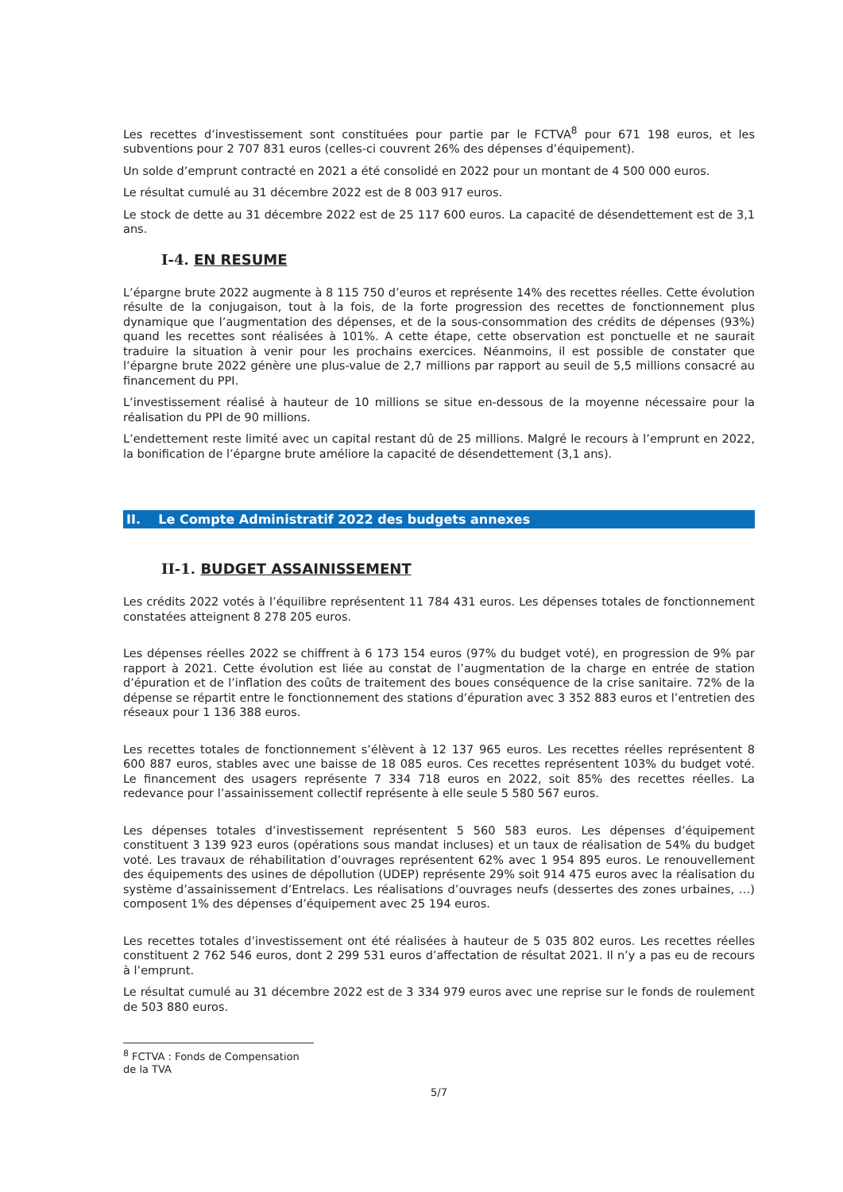Les recettes d’investissement sont constituées pour partie par le FCTVA<sup>8</sup> pour 671 198 euros, et les subventions pour 2 707 831 euros (celles-ci couvrent 26% des dépenses d’équipement).
Un solde d’emprunt contracté en 2021 a été consolidé en 2022 pour un montant de 4 500 000 euros.
Le résultat cumulé au 31 décembre 2022 est de 8 003 917 euros.
Le stock de dette au 31 décembre 2022 est de 25 117 600 euros. La capacité de désendettement est de 3,1 ans.
I-4. EN RESUME
L’épargne brute 2022 augmente à 8 115 750 d’euros et représente 14% des recettes réelles. Cette évolution résulte de la conjugaison, tout à la fois, de la forte progression des recettes de fonctionnement plus dynamique que l’augmentation des dépenses, et de la sous-consommation des crédits de dépenses (93%) quand les recettes sont réalisées à 101%. A cette étape, cette observation est ponctuelle et ne saurait traduire la situation à venir pour les prochains exercices. Néanmoins, il est possible de constater que l’épargne brute 2022 génère une plus-value de 2,7 millions par rapport au seuil de 5,5 millions consacré au financement du PPI.
L’investissement réalisé à hauteur de 10 millions se situe en-dessous de la moyenne nécessaire pour la réalisation du PPI de 90 millions.
L’endettement reste limité avec un capital restant dû de 25 millions. Malgré le recours à l’emprunt en 2022, la bonification de l’épargne brute améliore la capacité de désendettement (3,1 ans).
II. Le Compte Administratif 2022 des budgets annexes
II-1. BUDGET ASSAINISSEMENT
Les crédits 2022 votés à l’équilibre représentent 11 784 431 euros. Les dépenses totales de fonctionnement constatées atteignent 8 278 205 euros.
Les dépenses réelles 2022 se chiffrent à 6 173 154 euros (97% du budget voté), en progression de 9% par rapport à 2021. Cette évolution est liée au constat de l’augmentation de la charge en entrée de station d’épuration et de l’inflation des coûts de traitement des boues conséquence de la crise sanitaire. 72% de la dépense se répartit entre le fonctionnement des stations d’épuration avec 3 352 883 euros et l’entretien des réseaux pour 1 136 388 euros.
Les recettes totales de fonctionnement s’élèvent à 12 137 965 euros. Les recettes réelles représentent 8 600 887 euros, stables avec une baisse de 18 085 euros. Ces recettes représentent 103% du budget voté. Le financement des usagers représente 7 334 718 euros en 2022, soit 85% des recettes réelles. La redevance pour l’assainissement collectif représente à elle seule 5 580 567 euros.
Les dépenses totales d’investissement représentent 5 560 583 euros. Les dépenses d’équipement constituent 3 139 923 euros (opérations sous mandat incluses) et un taux de réalisation de 54% du budget voté. Les travaux de réhabilitation d’ouvrages représentent 62% avec 1 954 895 euros. Le renouvellement des équipements des usines de dépollution (UDEP) représente 29% soit 914 475 euros avec la réalisation du système d’assainissement d’Entrelacs. Les réalisations d’ouvrages neufs (dessertes des zones urbaines, …) composent 1% des dépenses d’équipement avec 25 194 euros.
Les recettes totales d’investissement ont été réalisées à hauteur de 5 035 802 euros. Les recettes réelles constituent 2 762 546 euros, dont 2 299 531 euros d’affectation de résultat 2021. Il n’y a pas eu de recours à l’emprunt.
Le résultat cumulé au 31 décembre 2022 est de 3 334 979 euros avec une reprise sur le fonds de roulement de 503 880 euros.
<sup>8</sup> FCTVA : Fonds de Compensation de la TVA
5/7